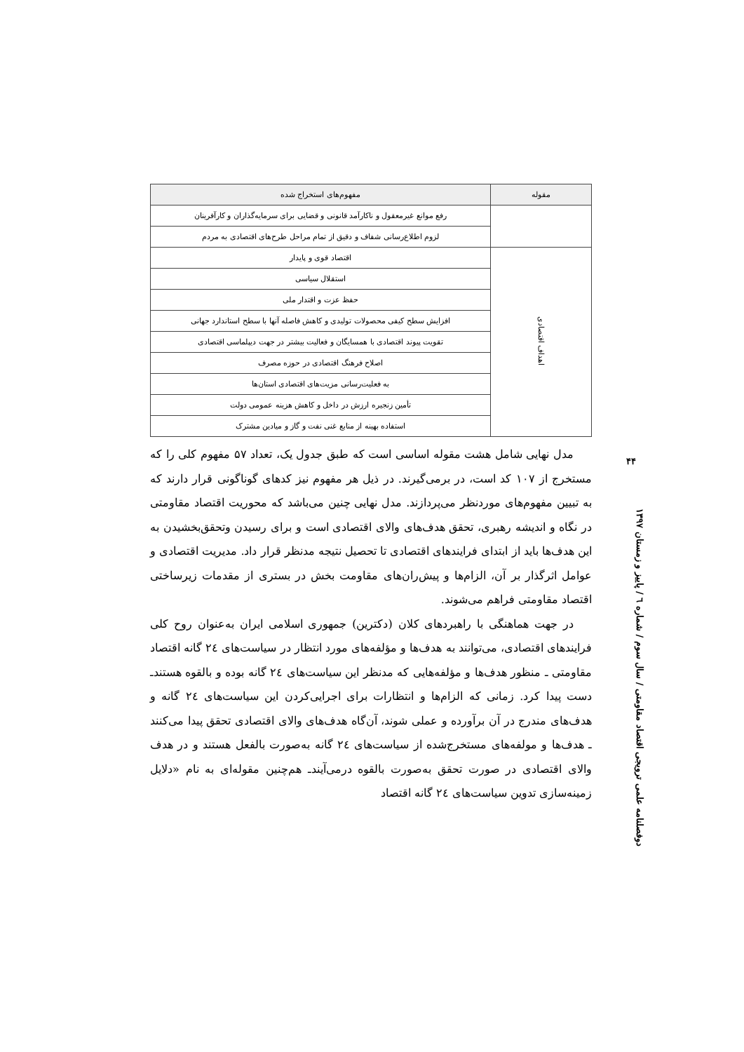| مقوله | مفهوم‌های استخراج شده |
| --- | --- |
| | رفع موانع غیرمعقول و ناکارآمد قانونی و قضایی برای سرمایه‌گذاران و کارآفرینان |
| | لزوم اطلاع‌رسانی شفاف و دقیق از تمام مراحل طرح‌های اقتصادی به مردم |
| اهداف اقتصادی | اقتصاد قوی و پایدار |
| | استقلال سیاسی |
| | حفظ عزت و اقتدار ملی |
| | افزایش سطح کیفی محصولات تولیدی و کاهش فاصله آنها با سطح استاندارد جهانی |
| | تقویت پیوند اقتصادی با همسایگان و فعالیت بیشتر در جهت دیپلماسی اقتصادی |
| | اصلاح فرهنگ اقتصادی در حوزه مصرف |
| | به فعلیت‌رسانی مزیت‌های اقتصادی استان‌ها |
| | تأمین زنجیره ارزش در داخل و کاهش هزینه عمومی دولت |
| | استفاده بهینه از منابع غنی نفت و گاز و میادین مشترک |
مدل نهایی شامل هشت مقوله اساسی است که طبق جدول یک، تعداد ۵۷ مفهوم کلی را که مستخرج از ۱۰۷ کد است، در برمی‌گیرند. در ذیل هر مفهوم نیز کدهای گوناگونی قرار دارند که به تبیین مفهوم‌های موردنظر می‌پردازند. مدل نهایی چنین می‌باشد که محوریت اقتصاد مقاومتی در نگاه و اندیشه رهبری، تحقق هدف‌های والای اقتصادی است و برای رسیدن وتحقق‌بخشیدن به این هدف‌ها باید از ابتدای فرایندهای اقتصادی تا تحصیل نتیجه مدنظر قرار داد. مدیریت اقتصادی و عوامل اثرگذار بر آن، الزام‌ها و پیش‌ران‌های مقاومت بخش در بستری از مقدمات زیرساختی اقتصاد مقاومتی فراهم می‌شوند.
در جهت هماهنگی با راهبردهای کلان (دکترین) جمهوری اسلامی ایران به‌عنوان روح کلی فرایندهای اقتصادی، می‌توانند به هدف‌ها و مؤلفه‌های مورد انتظار در سیاست‌های ٢٤ گانه اقتصاد مقاومتی ـ منظور هدف‌ها و مؤلفه‌هایی که مدنظر این سیاست‌های ٢٤ گانه بوده و بالقوه هستندـ دست پیدا کرد. زمانی که الزام‌ها و انتظارات برای اجرایی‌کردن این سیاست‌های ٢٤ گانه و هدف‌های مندرج در آن برآورده و عملی شوند، آن‌گاه هدف‌های والای اقتصادی تحقق پیدا می‌کنند ـ هدف‌ها و مولفه‌های مستخرج‌شده از سیاست‌های ٢٤ گانه به‌صورت بالفعل هستند و در هدف والای اقتصادی در صورت تحقق به‌صورت بالقوه درمی‌آیندـ هم‌چنین مقوله‌ای به نام «دلایل زمینه‌سازی تدوین سیاست‌های ٢٤ گانه اقتصاد
۴۴
دوفصلنامه علمی ترویجی اقتصاد مقاومتی / سال سوم / شماره ٦ / پاییز و زمستان ۱۳۹۷